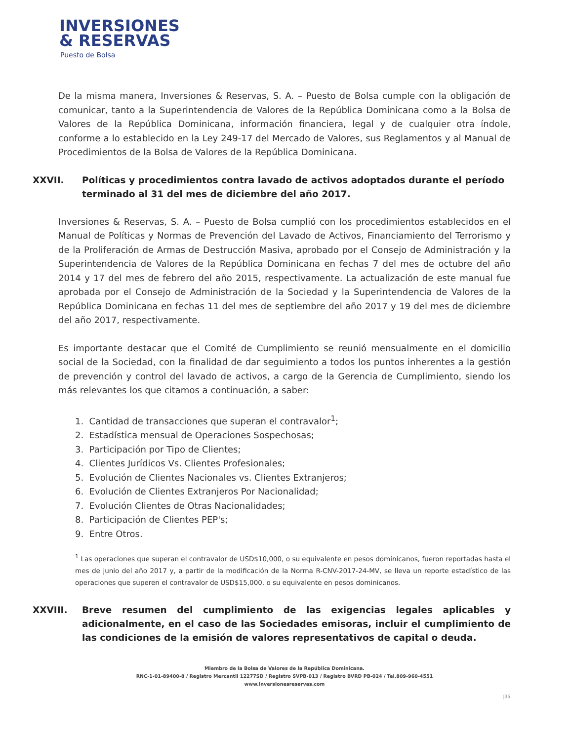INVERSIONES
& RESERVAS
Puesto de Bolsa
De la misma manera, Inversiones & Reservas, S. A. – Puesto de Bolsa cumple con la obligación de comunicar, tanto a la Superintendencia de Valores de la República Dominicana como a la Bolsa de Valores de la República Dominicana, información financiera, legal y de cualquier otra índole, conforme a lo establecido en la Ley 249-17 del Mercado de Valores, sus Reglamentos y al Manual de Procedimientos de la Bolsa de Valores de la República Dominicana.
XXVII. Políticas y procedimientos contra lavado de activos adoptados durante el período terminado al 31 del mes de diciembre del año 2017.
Inversiones & Reservas, S. A. – Puesto de Bolsa cumplió con los procedimientos establecidos en el Manual de Políticas y Normas de Prevención del Lavado de Activos, Financiamiento del Terrorismo y de la Proliferación de Armas de Destrucción Masiva, aprobado por el Consejo de Administración y la Superintendencia de Valores de la República Dominicana en fechas 7 del mes de octubre del año 2014 y 17 del mes de febrero del año 2015, respectivamente. La actualización de este manual fue aprobada por el Consejo de Administración de la Sociedad y la Superintendencia de Valores de la República Dominicana en fechas 11 del mes de septiembre del año 2017 y 19 del mes de diciembre del año 2017, respectivamente.
Es importante destacar que el Comité de Cumplimiento se reunió mensualmente en el domicilio social de la Sociedad, con la finalidad de dar seguimiento a todos los puntos inherentes a la gestión de prevención y control del lavado de activos, a cargo de la Gerencia de Cumplimiento, siendo los más relevantes los que citamos a continuación, a saber:
1. Cantidad de transacciones que superan el contravalor<sup>1</sup>;
2. Estadística mensual de Operaciones Sospechosas;
3. Participación por Tipo de Clientes;
4. Clientes Jurídicos Vs. Clientes Profesionales;
5. Evolución de Clientes Nacionales vs. Clientes Extranjeros;
6. Evolución de Clientes Extranjeros Por Nacionalidad;
7. Evolución Clientes de Otras Nacionalidades;
8. Participación de Clientes PEP's;
9. Entre Otros.
<sup>1</sup> Las operaciones que superan el contravalor de USD$10,000, o su equivalente en pesos dominicanos, fueron reportadas hasta el mes de junio del año 2017 y, a partir de la modificación de la Norma R-CNV-2017-24-MV, se lleva un reporte estadístico de las operaciones que superen el contravalor de USD$15,000, o su equivalente en pesos dominicanos.
XXVIII. Breve resumen del cumplimiento de las exigencias legales aplicables y adicionalmente, en el caso de las Sociedades emisoras, incluir el cumplimiento de las condiciones de la emisión de valores representativos de capital o deuda.
Miembro de la Bolsa de Valores de la República Dominicana.
RNC-1-01-89400-8 / Registro Mercantil 12277SD / Registro SVPB-013 / Registro BVRD PB-024 / Tel.809-960-4551
www.inversionesreservas.com
|35|